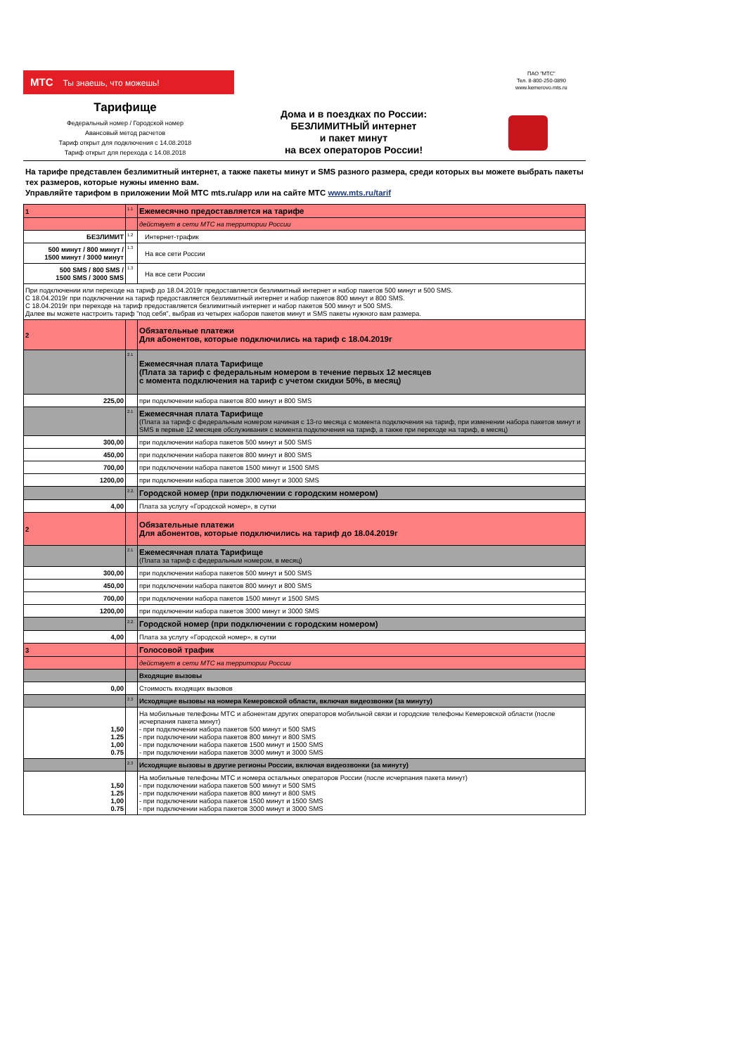МТС Ты знаешь, что можешь!
ПАО "МТС"
Тел. 8-800-250-0890
www.kemerovo.mts.ru
Тарифище
Федеральный номер / Городской номер
Авансовый метод расчетов
Тариф открыт для подключения с 14.08.2018
Тариф открыт для перехода с 14.08.2018
Дома и в поездках по России:
БЕЗЛИМИТНЫЙ интернет
и пакет минут
на всех операторов России!
На тарифе представлен безлимитный интернет, а также пакеты минут и SMS разного размера, среди которых вы можете выбрать пакеты тех размеров, которые нужны именно вам.
Управляйте тарифом в приложении Мой МТС mts.ru/app или на сайте МТС www.mts.ru/tarif
| 1 | 1.1 | Ежемесячно предоставляется на тарифе |
| | | действует в сети МТС на территории России |
| БЕЗЛИМИТ | 1.2 | Интернет-трафик |
| 500 минут / 800 минут / 1500 минут / 3000 минут | 1.3 | На все сети России |
| 500 SMS / 800 SMS / 1500 SMS / 3000 SMS | 1.3 | На все сети России |
| При подключении или переходе на тариф до 18.04.2019г предоставляется безлимитный интернет и набор пакетов 500 минут и 500 SMS. С 18.04.2019г при подключении на тариф предоставляется безлимитный интернет и набор пакетов 800 минут и 800 SMS. С 18.04.2019г при переходе на тариф предоставляется безлимитный интернет и набор пакетов 500 минут и 500 SMS. Далее вы можете настроить тариф "под себя", выбрав из четырех наборов пакетов минут и SMS пакеты нужного вам размера. | | |
| 2 | | Обязательные платежи Для абонентов, которые подключились на тариф с 18.04.2019г |
| | 2.1 | Ежемесячная плата Тарифище (Плата за тариф с федеральным номером в течение первых 12 месяцев с момента подключения на тариф с учетом скидки 50%, в месяц) |
| 225,00 | | при подключении набора пакетов 800 минут и 800 SMS |
| | 2.1 | Ежемесячная плата Тарифище (Плата за тариф с федеральным номером начиная с 13-го месяца с момента подключения на тариф, при изменении набора пакетов минут и SMS в первые 12 месяцев обслуживания с момента подключения на тариф, а также при переходе на тариф, в месяц) |
| 300,00 | | при подключении набора пакетов 500 минут и 500 SMS |
| 450,00 | | при подключении набора пакетов 800 минут и 800 SMS |
| 700,00 | | при подключении набора пакетов 1500 минут и 1500 SMS |
| 1200,00 | | при подключении набора пакетов 3000 минут и 3000 SMS |
| | 2.2. | Городской номер (при подключении с городским номером) |
| 4,00 | | Плата за услугу «Городской номер», в сутки |
| 2 | | Обязательные платежи Для абонентов, которые подключились на тариф до 18.04.2019г |
| | 2.1 | Ежемесячная плата Тарифище (Плата за тариф с федеральным номером, в месяц) |
| 300,00 | | при подключении набора пакетов 500 минут и 500 SMS |
| 450,00 | | при подключении набора пакетов 800 минут и 800 SMS |
| 700,00 | | при подключении набора пакетов 1500 минут и 1500 SMS |
| 1200,00 | | при подключении набора пакетов 3000 минут и 3000 SMS |
| | 2.2. | Городской номер (при подключении с городским номером) |
| 4,00 | | Плата за услугу «Городской номер», в сутки |
| 3 | | Голосовой трафик |
| | | действует в сети МТС на территории России |
| | | Входящие вызовы |
| 0,00 | | Стоимость входящих вызовов |
| | 2.3 | Исходящие вызовы на номера Кемеровской области, включая видеозвонки (за минуту) |
| 1,50 1.25 1,00 0.75 | | На мобильные телефоны МТС и абонентам других операторов мобильной связи и городские телефоны Кемеровской области (после исчерпания пакета минут) - при подключении набора пакетов 500 минут и 500 SMS - при подключении набора пакетов 800 минут и 800 SMS - при подключении набора пакетов 1500 минут и 1500 SMS - при подключении набора пакетов 3000 минут и 3000 SMS |
| | 2.3 | Исходящие вызовы в другие регионы России, включая видеозвонки (за минуту) |
| 1,50 1.25 1,00 0.75 | | На мобильные телефоны МТС и номера остальных операторов России (после исчерпания пакета минут) - при подключении набора пакетов 500 минут и 500 SMS - при подключении набора пакетов 800 минут и 800 SMS - при подключении набора пакетов 1500 минут и 1500 SMS - при подключении набора пакетов 3000 минут и 3000 SMS |